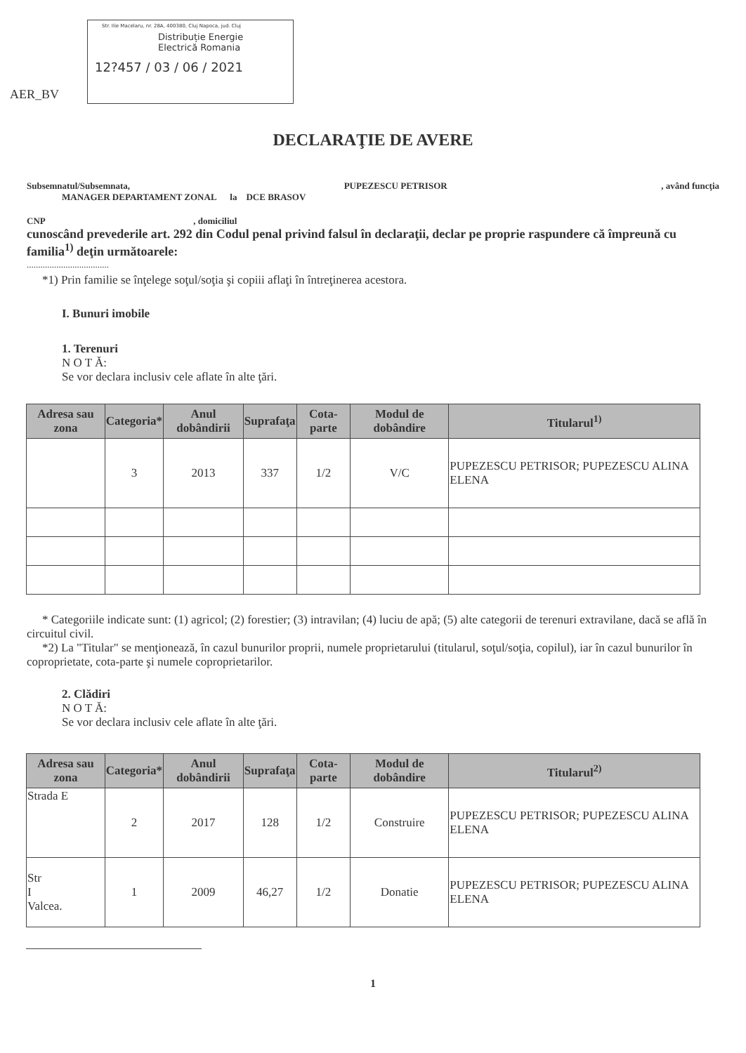Str. Ilie Macelaru, nr. 28A, 400380, Cluj Napoca, jud. Cluj
Distribuție Energie
Electrică Romania
12?457 / 03 / 06 / 2021
AER_BV
DECLARAŢIE DE AVERE
Subsemnatul/Subsemnata, PUPEZESCU PETRISOR, având funcţia
MANAGER DEPARTAMENT ZONAL la DCE BRASOV
CNP , domiciliul
cunoscând prevederile art. 292 din Codul penal privind falsul în declaraţii, declar pe proprie raspundere că împreună cu familia<sup>1)</sup> deţin următoarele:
....................................
*1) Prin familie se înţelege soţul/soţia şi copiii aflaţi în întreţinerea acestora.
I. Bunuri imobile
1. Terenuri
N O T Ă:
Se vor declara inclusiv cele aflate în alte ţări.
| Adresa sau zona | Categoria* | Anul dobândirii | Suprafaţa | Cota-parte | Modul de dobândire | Titularul<sup>1)</sup> |
| --- | --- | --- | --- | --- | --- | --- |
| | 3 | 2013 | 337 | 1/2 | V/C | PUPEZESCU PETRISOR; PUPEZESCU ALINA ELENA |
* Categoriile indicate sunt: (1) agricol; (2) forestier; (3) intravilan; (4) luciu de apă; (5) alte categorii de terenuri extravilane, dacă se află în circuitul civil.
*2) La "Titular" se menţionează, în cazul bunurilor proprii, numele proprietarului (titularul, soţul/soţia, copilul), iar în cazul bunurilor în coproprietate, cota-parte şi numele coproprietarilor.
2. Clădiri
N O T Ă:
Se vor declara inclusiv cele aflate în alte ţări.
| Adresa sau zona | Categoria* | Anul dobândirii | Suprafaţa | Cota-parte | Modul de dobândire | Titularul<sup>2)</sup> |
| --- | --- | --- | --- | --- | --- | --- |
| Strada E | 2 | 2017 | 128 | 1/2 | Construire | PUPEZESCU PETRISOR; PUPEZESCU ALINA ELENA |
| Str I Valcea. | 1 | 2009 | 46,27 | 1/2 | Donatie | PUPEZESCU PETRISOR; PUPEZESCU ALINA ELENA |
1